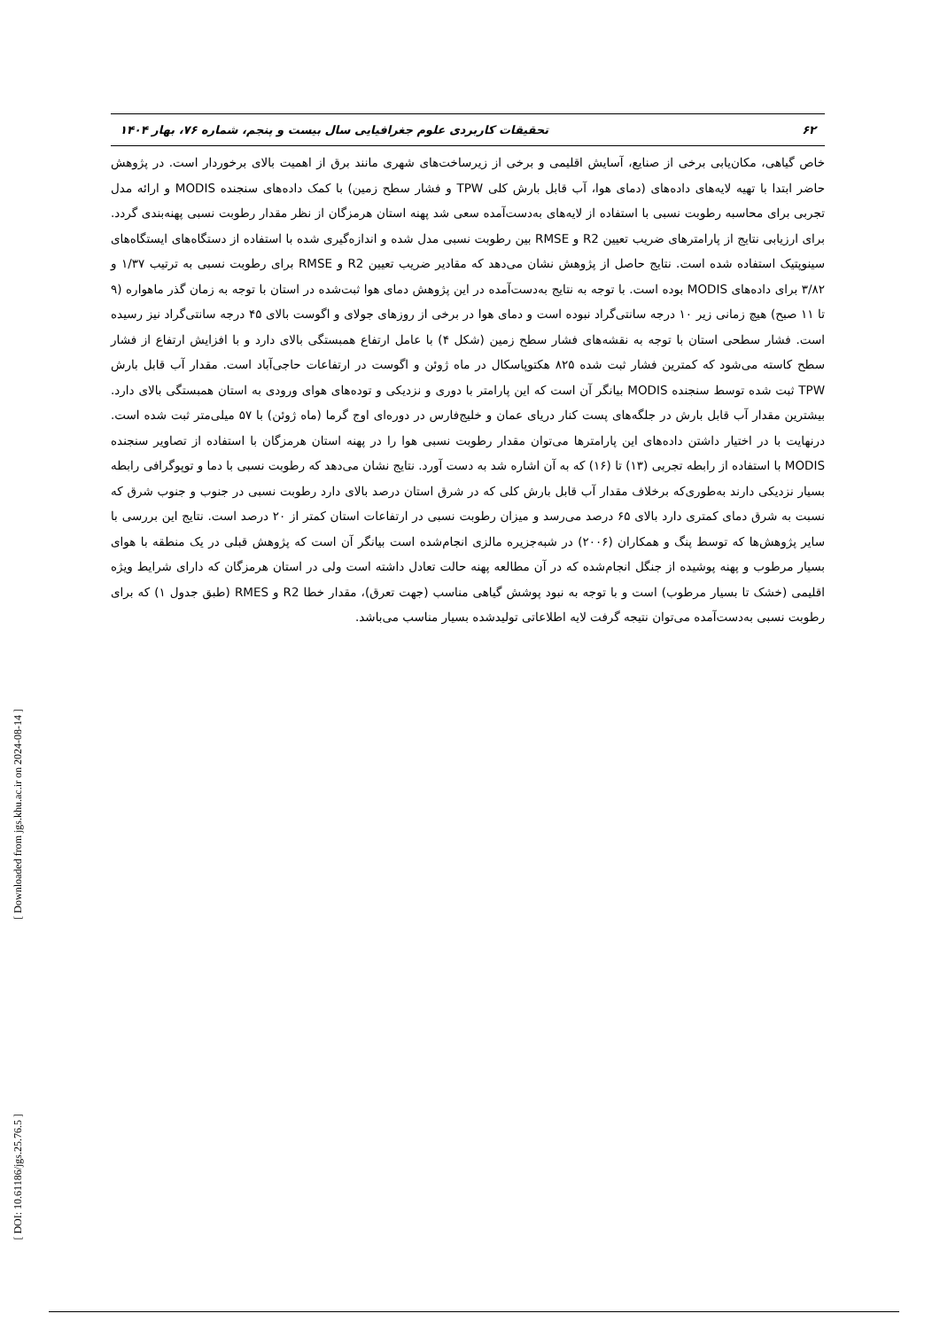۶۲ تحقیقات کاربردی علوم جغرافیایی سال بیست و پنجم، شماره ۷۶، بهار ۱۴۰۴
خاص گیاهی، مکان‌یابی برخی از صنایع، آسایش اقلیمی و برخی از زیرساخت‌های شهری مانند برق از اهمیت بالای برخوردار است. در پژوهش حاضر ابتدا با تهیه لایه‌های داده‌های (دمای هوا، آب قابل بارش کلی TPW و فشار سطح زمین) با کمک داده‌های سنجنده MODIS و ارائه مدل تجربی برای محاسبه رطوبت نسبی با استفاده از لایه‌های به‌دست‌آمده سعی شد پهنه استان هرمزگان از نظر مقدار رطوبت نسبی پهنه‌بندی گردد. برای ارزیابی نتایج از پارامترهای ضریب تعیین R2 و RMSE بین رطوبت نسبی مدل شده و اندازه‌گیری شده با استفاده از دستگاه‌های ایستگاه‌های سینوپتیک استفاده شده است. نتایج حاصل از پژوهش نشان می‌دهد که مقادیر ضریب تعیین R2 و RMSE برای رطوبت نسبی به ترتیب ۱/۳۷ و ۳/۸۲ برای داده‌های MODIS بوده است. با توجه به نتایج به‌دست‌آمده در این پژوهش دمای هوا ثبت‌شده در استان با توجه به زمان گذر ماهواره (۹ تا ۱۱ صبح) هیچ زمانی زیر ۱۰ درجه سانتی‌گراد نبوده است و دمای هوا در برخی از روزهای جولای و اگوست بالای ۴۵ درجه سانتی‌گراد نیز رسیده است. فشار سطحی استان با توجه به نقشه‌های فشار سطح زمین (شکل ۴) با عامل ارتفاع همبستگی بالای دارد و با افزایش ارتفاع از فشار سطح کاسته می‌شود که کمترین فشار ثبت شده ۸۲۵ هکتوپاسکال در ماه ژوئن و اگوست در ارتفاعات حاجی‌آباد است. مقدار آب قابل بارش TPW ثبت شده توسط سنجنده MODIS بیانگر آن است که این پارامتر با دوری و نزدیکی و توده‌های هوای ورودی به استان همبستگی بالای دارد. بیشترین مقدار آب قابل بارش در جلگه‌های پست کنار دریای عمان و خلیج‌فارس در دوره‌ای اوج گرما (ماه ژوئن) با ۵۷ میلی‌متر ثبت شده است. درنهایت با در اختیار داشتن داده‌های این پارامترها می‌توان مقدار رطوبت نسبی هوا را در پهنه استان هرمزگان با استفاده از تصاویر سنجنده MODIS با استفاده از رابطه تجربی (۱۳) تا (۱۶) که به آن اشاره شد به دست آورد. نتایج نشان می‌دهد که رطوبت نسبی با دما و توپوگرافی رابطه بسیار نزدیکی دارند به‌طوری‌که برخلاف مقدار آب قابل بارش کلی که در شرق استان درصد بالای دارد رطوبت نسبی در جنوب و جنوب شرق که نسبت به شرق دمای کمتری دارد بالای ۶۵ درصد می‌رسد و میزان رطوبت نسبی در ارتفاعات استان کمتر از ۲۰ درصد است. نتایج این بررسی با سایر پژوهش‌ها که توسط پنگ و همکاران (۲۰۰۶) در شبه‌جزیره مالزی انجام‌شده است بیانگر آن است که پژوهش قبلی در یک منطقه با هوای بسیار مرطوب و پهنه پوشیده از جنگل انجام‌شده که در آن مطالعه پهنه حالت تعادل داشته است ولی در استان هرمزگان که دارای شرایط ویژه اقلیمی (خشک تا بسیار مرطوب) است و با توجه به نبود پوشش گیاهی مناسب (جهت تعرق)، مقدار خطا R2 و RMES (طبق جدول ۱) که برای رطوبت نسبی به‌دست‌آمده می‌توان نتیجه گرفت لایه اطلاعاتی تولیدشده بسیار مناسب می‌باشد.
[ Downloaded from jgs.khu.ac.ir on 2024-08-14 ]
[ DOI: 10.61186/jgs.25.76.5 ]